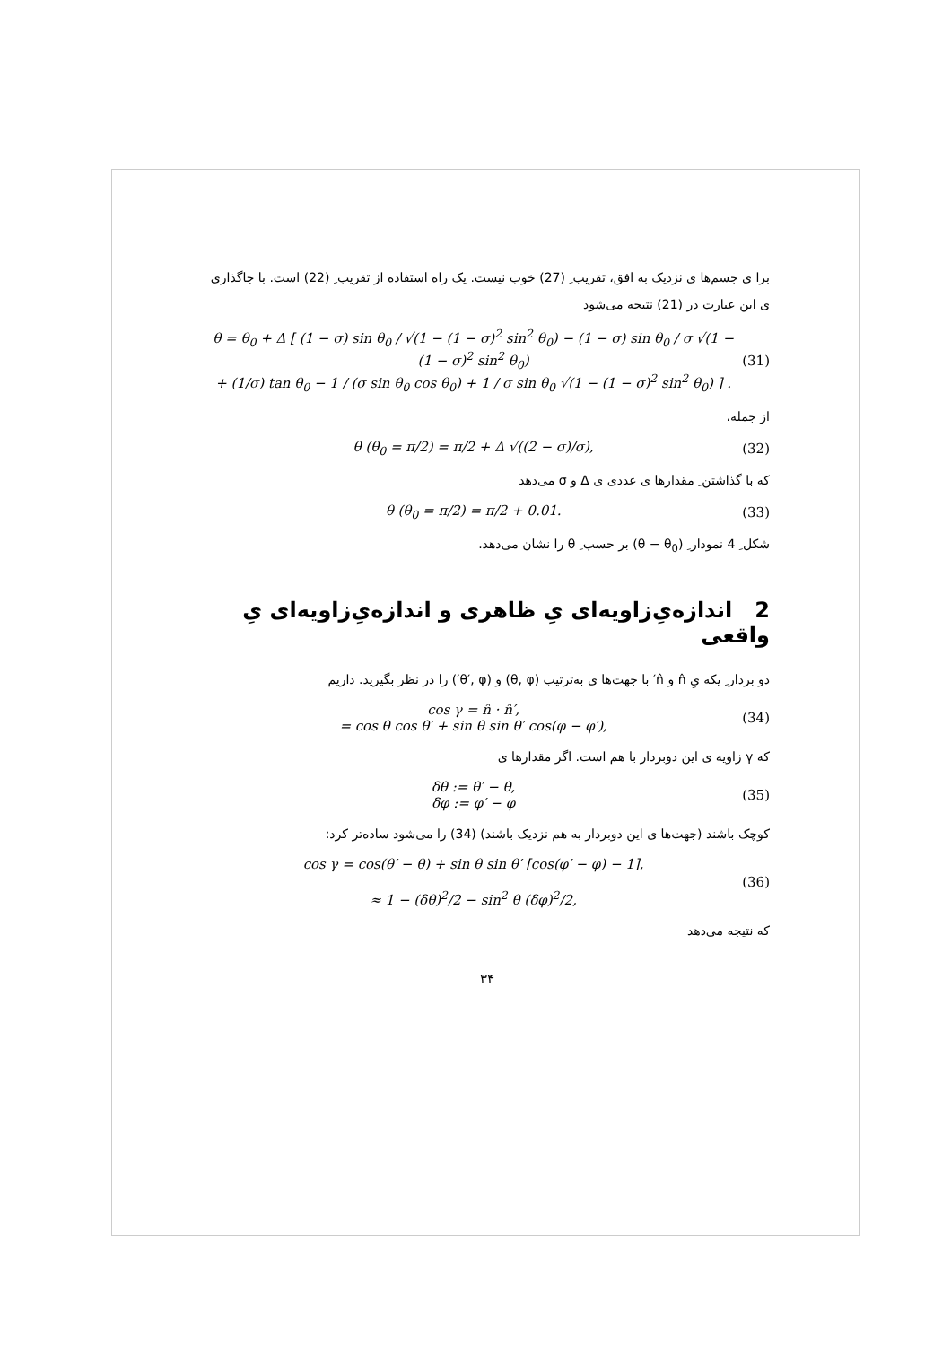برا ی جسم‌ها ی نزدیک به افق، تقریب ِ (27) خوب نیست. یک راه استفاده از تقریب ِ (22) است. با جاگذاری ی این عبارت در (21) نتیجه می‌شود
θ = θ<sub>0</sub> + Δ [ (1 − σ) sin θ<sub>0</sub> / √(1 − (1 − σ)<sup>2</sup> sin<sup>2</sup> θ<sub>0</sub>) − (1 − σ) sin θ<sub>0</sub> / σ √(1 − (1 − σ)<sup>2</sup> sin<sup>2</sup> θ<sub>0</sub>)
+ (1/σ) tan θ<sub>0</sub> − 1 / (σ sin θ<sub>0</sub> cos θ<sub>0</sub>) + 1 / σ sin θ<sub>0</sub> √(1 − (1 − σ)<sup>2</sup> sin<sup>2</sup> θ<sub>0</sub>) ] . (31)
از جمله،
θ (θ<sub>0</sub> = π/2) = π/2 + Δ √((2 − σ)/σ), (32)
که با گذاشتن ِ مقدارها ی عددی ی Δ و σ می‌دهد
θ (θ<sub>0</sub> = π/2) = π/2 + 0.01. (33)
شکل ِ 4 نمودار ِ (θ − θ<sub>0</sub>) بر حسب ِ θ را نشان می‌دهد.
2 اندازه‌یِ‌زاویه‌ای یِ ظاهری و اندازه‌یِ‌زاویه‌ای یِ واقعی
دو بردار ِ یکه یِ n̂ و n̂′ با جهت‌ها ی به‌ترتیب (θ, φ) و (θ′, φ′) را در نظر بگیرید. داریم
cos γ = n̂ · n̂′,
= cos θ cos θ′ + sin θ sin θ′ cos(φ − φ′), (34)
که γ زاویه ی این دوبردار با هم است. اگر مقدارها ی
δθ := θ′ − θ,
δφ := φ′ − φ (35)
کوچک باشند (جهت‌ها ی این دوبردار به هم نزدیک باشند) (34) را می‌شود ساده‌تر کرد:
cos γ = cos(θ′ − θ) + sin θ sin θ′ [cos(φ′ − φ) − 1],
≈ 1 − (δθ)<sup>2</sup>/2 − sin<sup>2</sup> θ (δφ)<sup>2</sup>/2, (36)
که نتیجه می‌دهد
۳۴